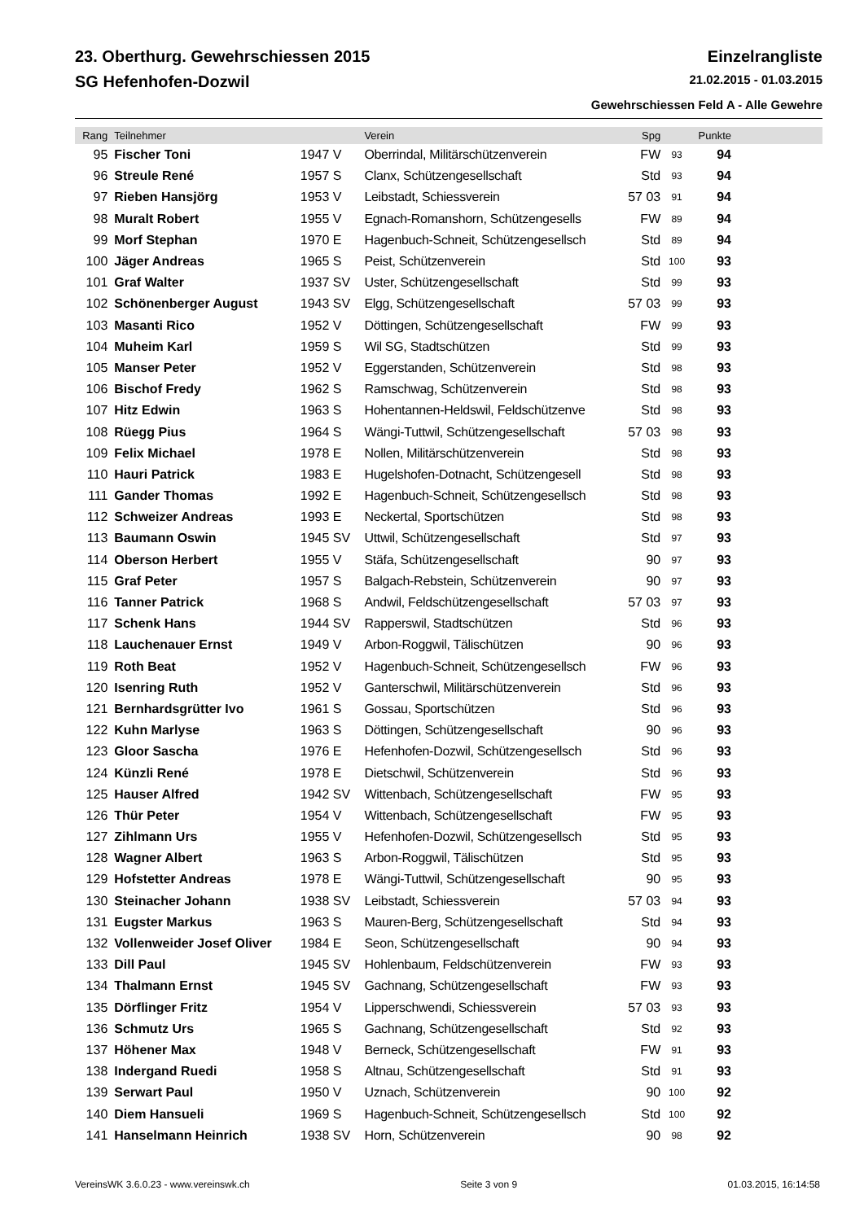23. Oberthurg. Gewehrschiessen 2015 Einzelrangliste
SG Hefenhofen-Dozwil 21.02.2015 - 01.03.2015
Gewehrschiessen Feld A - Alle Gewehre
| Rang | Teilnehmer | | Verein | Spg | | Punkte | |
| --- | --- | --- | --- | --- | --- | --- | --- |
| 95 | Fischer Toni | 1947 V | Oberrindal, Militärschützenverein | FW | 93 | 94 | |
| 96 | Streule René | 1957 S | Clanx, Schützengesellschaft | Std | 93 | 94 | |
| 97 | Rieben Hansjörg | 1953 V | Leibstadt, Schiessverein | 57 03 | 91 | 94 | |
| 98 | Muralt Robert | 1955 V | Egnach-Romanshorn, Schützengesells | FW | 89 | 94 | |
| 99 | Morf Stephan | 1970 E | Hagenbuch-Schneit, Schützengesellsch | Std | 89 | 94 | |
| 100 | Jäger Andreas | 1965 S | Peist, Schützenverein | Std | 100 | 93 | |
| 101 | Graf Walter | 1937 SV | Uster, Schützengesellschaft | Std | 99 | 93 | |
| 102 | Schönenberger August | 1943 SV | Elgg, Schützengesellschaft | 57 03 | 99 | 93 | |
| 103 | Masanti Rico | 1952 V | Döttingen, Schützengesellschaft | FW | 99 | 93 | |
| 104 | Muheim Karl | 1959 S | Wil SG, Stadtschützen | Std | 99 | 93 | |
| 105 | Manser Peter | 1952 V | Eggerstanden, Schützenverein | Std | 98 | 93 | |
| 106 | Bischof Fredy | 1962 S | Ramschwag, Schützenverein | Std | 98 | 93 | |
| 107 | Hitz Edwin | 1963 S | Hohentannen-Heldswil, Feldschützenve | Std | 98 | 93 | |
| 108 | Rüegg Pius | 1964 S | Wängi-Tuttwil, Schützengesellschaft | 57 03 | 98 | 93 | |
| 109 | Felix Michael | 1978 E | Nollen, Militärschützenverein | Std | 98 | 93 | |
| 110 | Hauri Patrick | 1983 E | Hugelshofen-Dotnacht, Schützengesell | Std | 98 | 93 | |
| 111 | Gander Thomas | 1992 E | Hagenbuch-Schneit, Schützengesellsch | Std | 98 | 93 | |
| 112 | Schweizer Andreas | 1993 E | Neckertal, Sportschützen | Std | 98 | 93 | |
| 113 | Baumann Oswin | 1945 SV | Uttwil, Schützengesellschaft | Std | 97 | 93 | |
| 114 | Oberson Herbert | 1955 V | Stäfa, Schützengesellschaft | 90 | 97 | 93 | |
| 115 | Graf Peter | 1957 S | Balgach-Rebstein, Schützenverein | 90 | 97 | 93 | |
| 116 | Tanner Patrick | 1968 S | Andwil, Feldschützengesellschaft | 57 03 | 97 | 93 | |
| 117 | Schenk Hans | 1944 SV | Rapperswil, Stadtschützen | Std | 96 | 93 | |
| 118 | Lauchenauer Ernst | 1949 V | Arbon-Roggwil, Tälischützen | 90 | 96 | 93 | |
| 119 | Roth Beat | 1952 V | Hagenbuch-Schneit, Schützengesellsch | FW | 96 | 93 | |
| 120 | Isenring Ruth | 1952 V | Ganterschwil, Militärschützenverein | Std | 96 | 93 | |
| 121 | Bernhardsgrütter Ivo | 1961 S | Gossau, Sportschützen | Std | 96 | 93 | |
| 122 | Kuhn Marlyse | 1963 S | Döttingen, Schützengesellschaft | 90 | 96 | 93 | |
| 123 | Gloor Sascha | 1976 E | Hefenhofen-Dozwil, Schützengesellsch | Std | 96 | 93 | |
| 124 | Künzli René | 1978 E | Dietschwil, Schützenverein | Std | 96 | 93 | |
| 125 | Hauser Alfred | 1942 SV | Wittenbach, Schützengesellschaft | FW | 95 | 93 | |
| 126 | Thür Peter | 1954 V | Wittenbach, Schützengesellschaft | FW | 95 | 93 | |
| 127 | Zihlmann Urs | 1955 V | Hefenhofen-Dozwil, Schützengesellsch | Std | 95 | 93 | |
| 128 | Wagner Albert | 1963 S | Arbon-Roggwil, Tälischützen | Std | 95 | 93 | |
| 129 | Hofstetter Andreas | 1978 E | Wängi-Tuttwil, Schützengesellschaft | 90 | 95 | 93 | |
| 130 | Steinacher Johann | 1938 SV | Leibstadt, Schiessverein | 57 03 | 94 | 93 | |
| 131 | Eugster Markus | 1963 S | Mauren-Berg, Schützengesellschaft | Std | 94 | 93 | |
| 132 | Vollenweider Josef Oliver | 1984 E | Seon, Schützengesellschaft | 90 | 94 | 93 | |
| 133 | Dill Paul | 1945 SV | Hohlenbaum, Feldschützenverein | FW | 93 | 93 | |
| 134 | Thalmann Ernst | 1945 SV | Gachnang, Schützengesellschaft | FW | 93 | 93 | |
| 135 | Dörflinger Fritz | 1954 V | Lipperschwendi, Schiessverein | 57 03 | 93 | 93 | |
| 136 | Schmutz Urs | 1965 S | Gachnang, Schützengesellschaft | Std | 92 | 93 | |
| 137 | Höhener Max | 1948 V | Berneck, Schützengesellschaft | FW | 91 | 93 | |
| 138 | Indergand Ruedi | 1958 S | Altnau, Schützengesellschaft | Std | 91 | 93 | |
| 139 | Serwart Paul | 1950 V | Uznach, Schützenverein | 90 | 100 | 92 | |
| 140 | Diem Hansueli | 1969 S | Hagenbuch-Schneit, Schützengesellsch | Std | 100 | 92 | |
| 141 | Hanselmann Heinrich | 1938 SV | Horn, Schützenverein | 90 | 98 | 92 | |
VereinsWK 3.6.0.23 - www.vereinswk.ch Seite 3 von 9 01.03.2015, 16:14:58